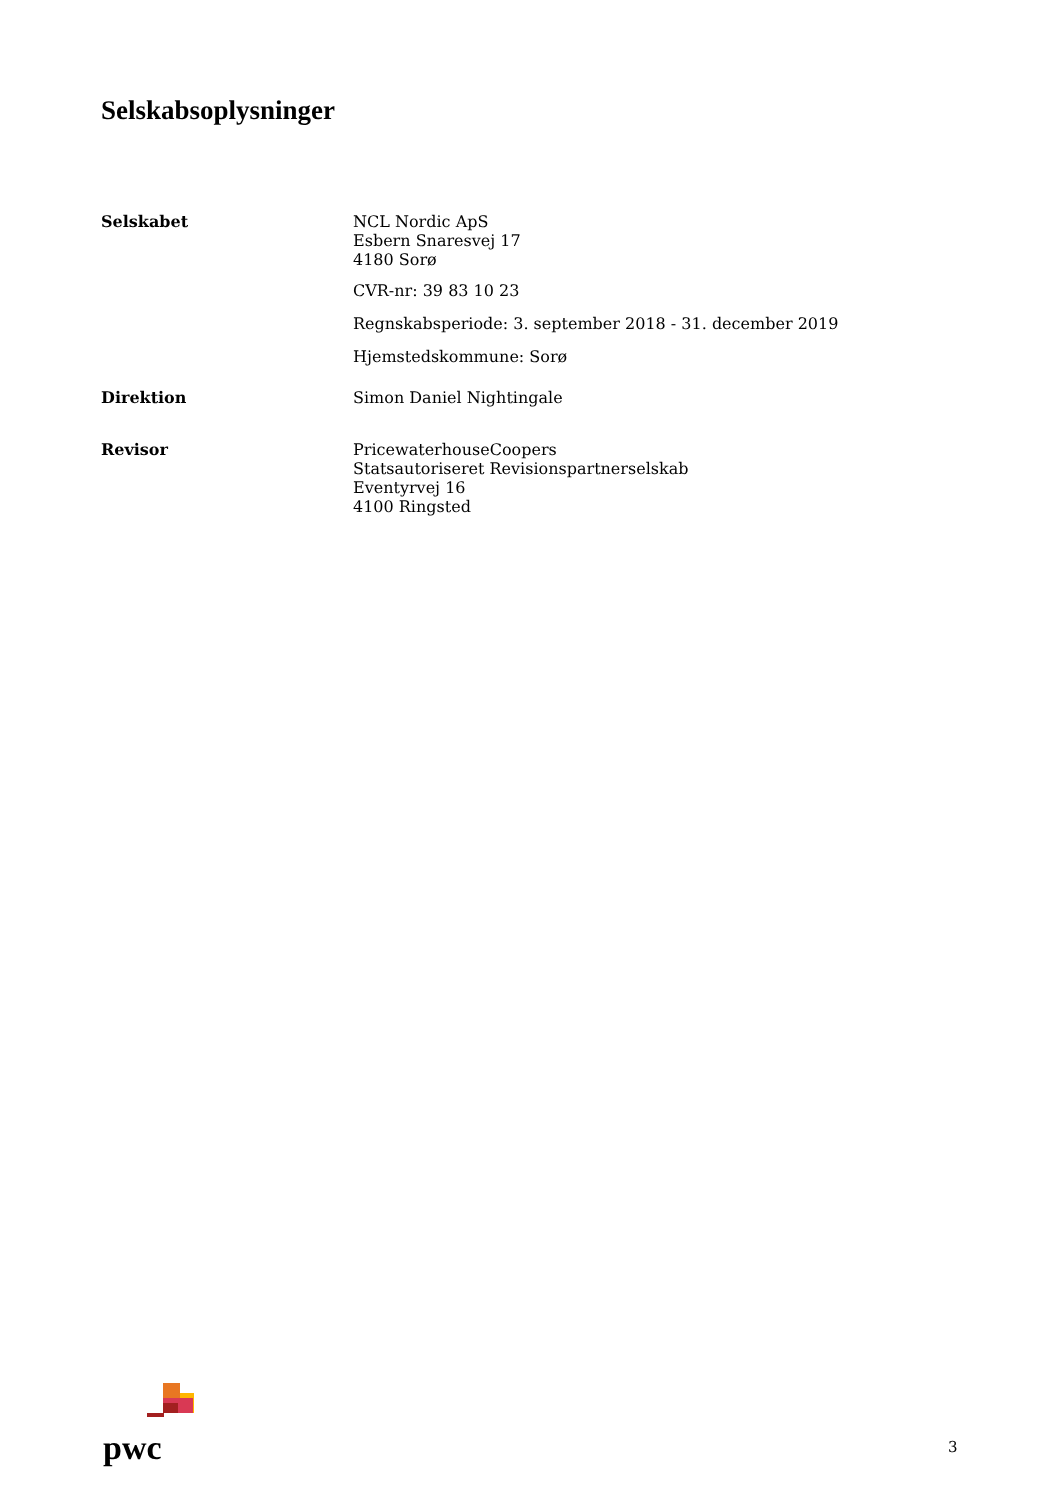Selskabsoplysninger
Selskabet NCL Nordic ApS
Esbern Snaresvej 17
4180 Sorø
CVR-nr: 39 83 10 23
Regnskabsperiode: 3. september 2018 - 31. december 2019
Hjemstedskommune: Sorø
Direktion Simon Daniel Nightingale
Revisor PricewaterhouseCoopers
Statsautoriseret Revisionspartnerselskab
Eventyrvej 16
4100 Ringsted
pwc
3